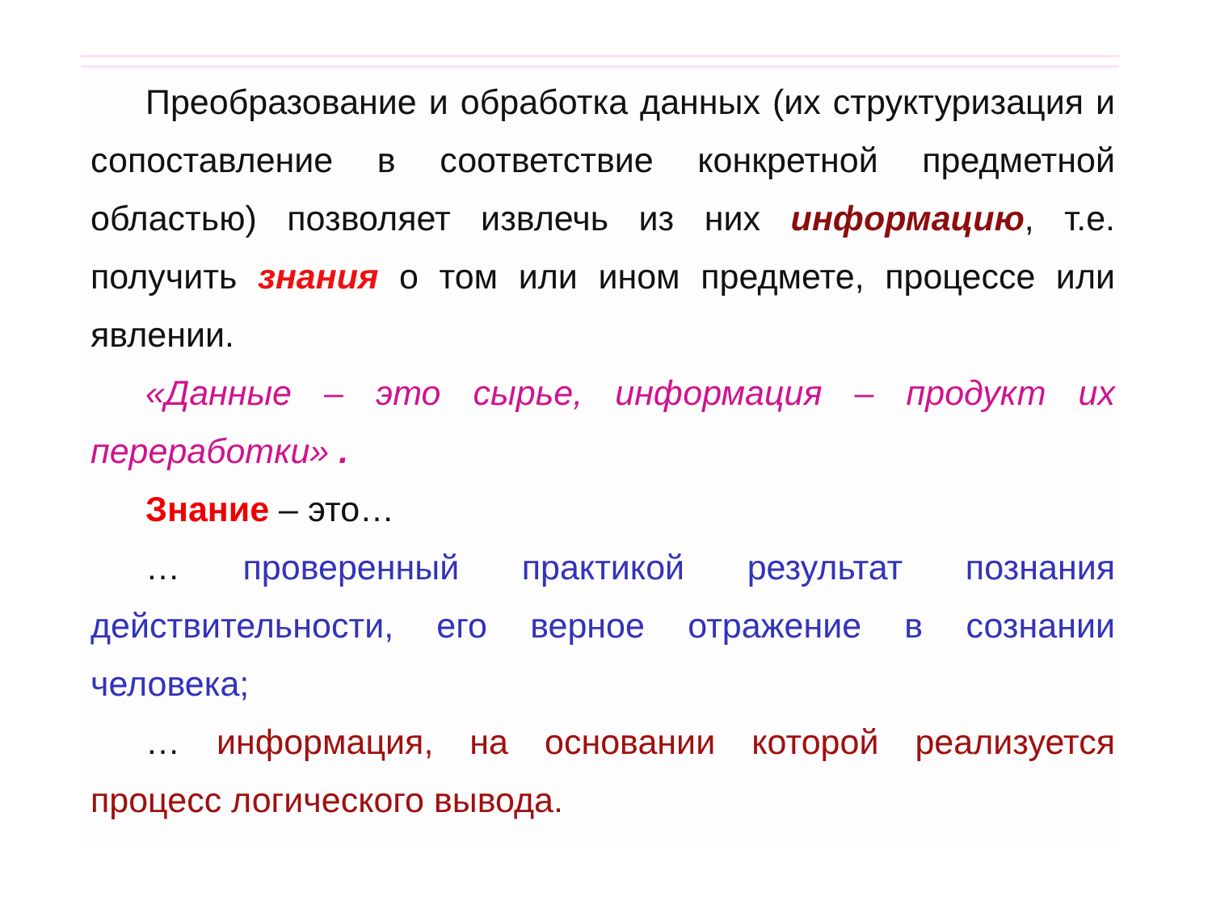Преобразование и обработка данных (их структуризация и сопоставление в соответствие конкретной предметной областью) позволяет извлечь из них информацию, т.е. получить знания о том или ином предмете, процессе или явлении.
«Данные – это сырье, информация – продукт их переработки» .
Знание – это…
… проверенный практикой результат познания действительности, его верное отражение в сознании человека;
… информация, на основании которой реализуется процесс логического вывода.